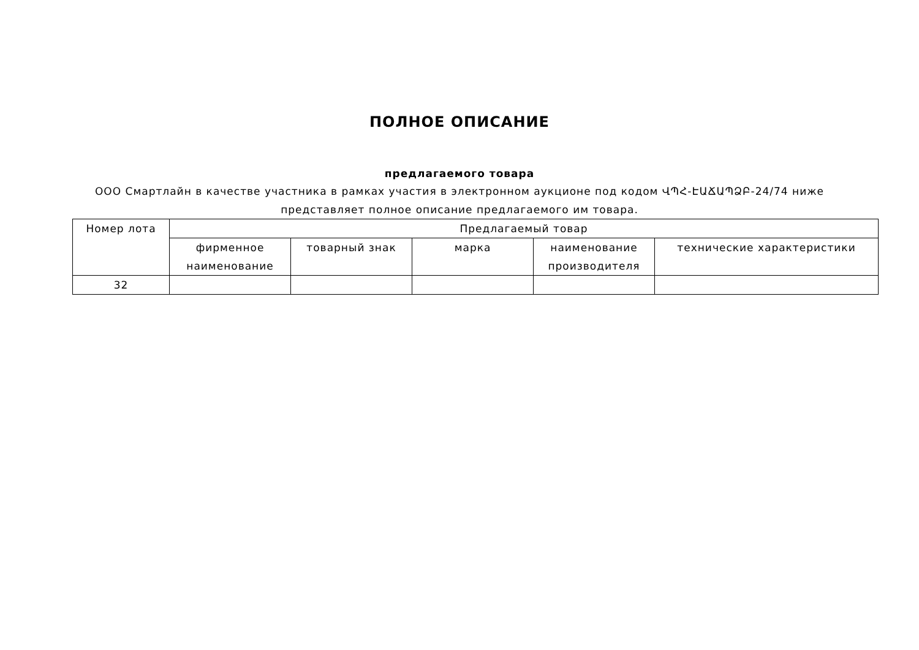ПОЛНОЕ ОПИСАНИЕ
предлагаемого товара
ООО Смартлайн в качестве участника в рамках участия в электронном аукционе под кодом ՎՊՀ-ԷԱՃԱՊՁԲ-24/74 ниже представляет полное описание предлагаемого им товара.
| Номер лота | Предлагаемый товар | | | | |
| --- | --- | --- | --- | --- | --- |
| | фирменное наименование | товарный знак | марка | наименование производителя | технические характеристики |
| 32 | | | | | |